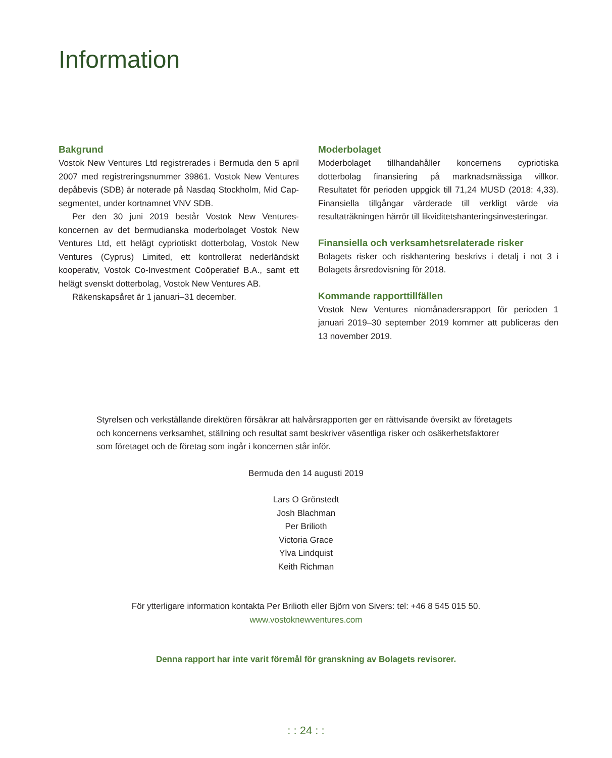Information
Bakgrund
Vostok New Ventures Ltd registrerades i Bermuda den 5 april 2007 med registreringsnummer 39861. Vostok New Ventures depåbevis (SDB) är noterade på Nasdaq Stockholm, Mid Cap-segmentet, under kortnamnet VNV SDB.
Per den 30 juni 2019 består Vostok New Ventures-koncernen av det bermudianska moderbolaget Vostok New Ventures Ltd, ett helägt cypriotiskt dotterbolag, Vostok New Ventures (Cyprus) Limited, ett kontrollerat nederländskt kooperativ, Vostok Co-Investment Coöperatief B.A., samt ett helägt svenskt dotterbolag, Vostok New Ventures AB.
Räkenskapsåret är 1 januari–31 december.
Moderbolaget
Moderbolaget tillhandahåller koncernens cypriotiska dotterbolag finansiering på marknadsmässiga villkor. Resultatet för perioden uppgick till 71,24 MUSD (2018: 4,33). Finansiella tillgångar värderade till verkligt värde via resultaträkningen härrör till likviditetshanteringsinvesteringar.
Finansiella och verksamhetsrelaterade risker
Bolagets risker och riskhantering beskrivs i detalj i not 3 i Bolagets årsredovisning för 2018.
Kommande rapporttillfällen
Vostok New Ventures niomånadersrapport för perioden 1 januari 2019–30 september 2019 kommer att publiceras den 13 november 2019.
Styrelsen och verkställande direktören försäkrar att halvårsrapporten ger en rättvisande översikt av företagets och koncernens verksamhet, ställning och resultat samt beskriver väsentliga risker och osäkerhetsfaktorer som företaget och de företag som ingår i koncernen står inför.
Bermuda den 14 augusti 2019
Lars O Grönstedt
Josh Blachman
Per Brilioth
Victoria Grace
Ylva Lindquist
Keith Richman
För ytterligare information kontakta Per Brilioth eller Björn von Sivers: tel: +46 8 545 015 50.
www.vostoknewventures.com
Denna rapport har inte varit föremål för granskning av Bolagets revisorer.
: : 24 : :